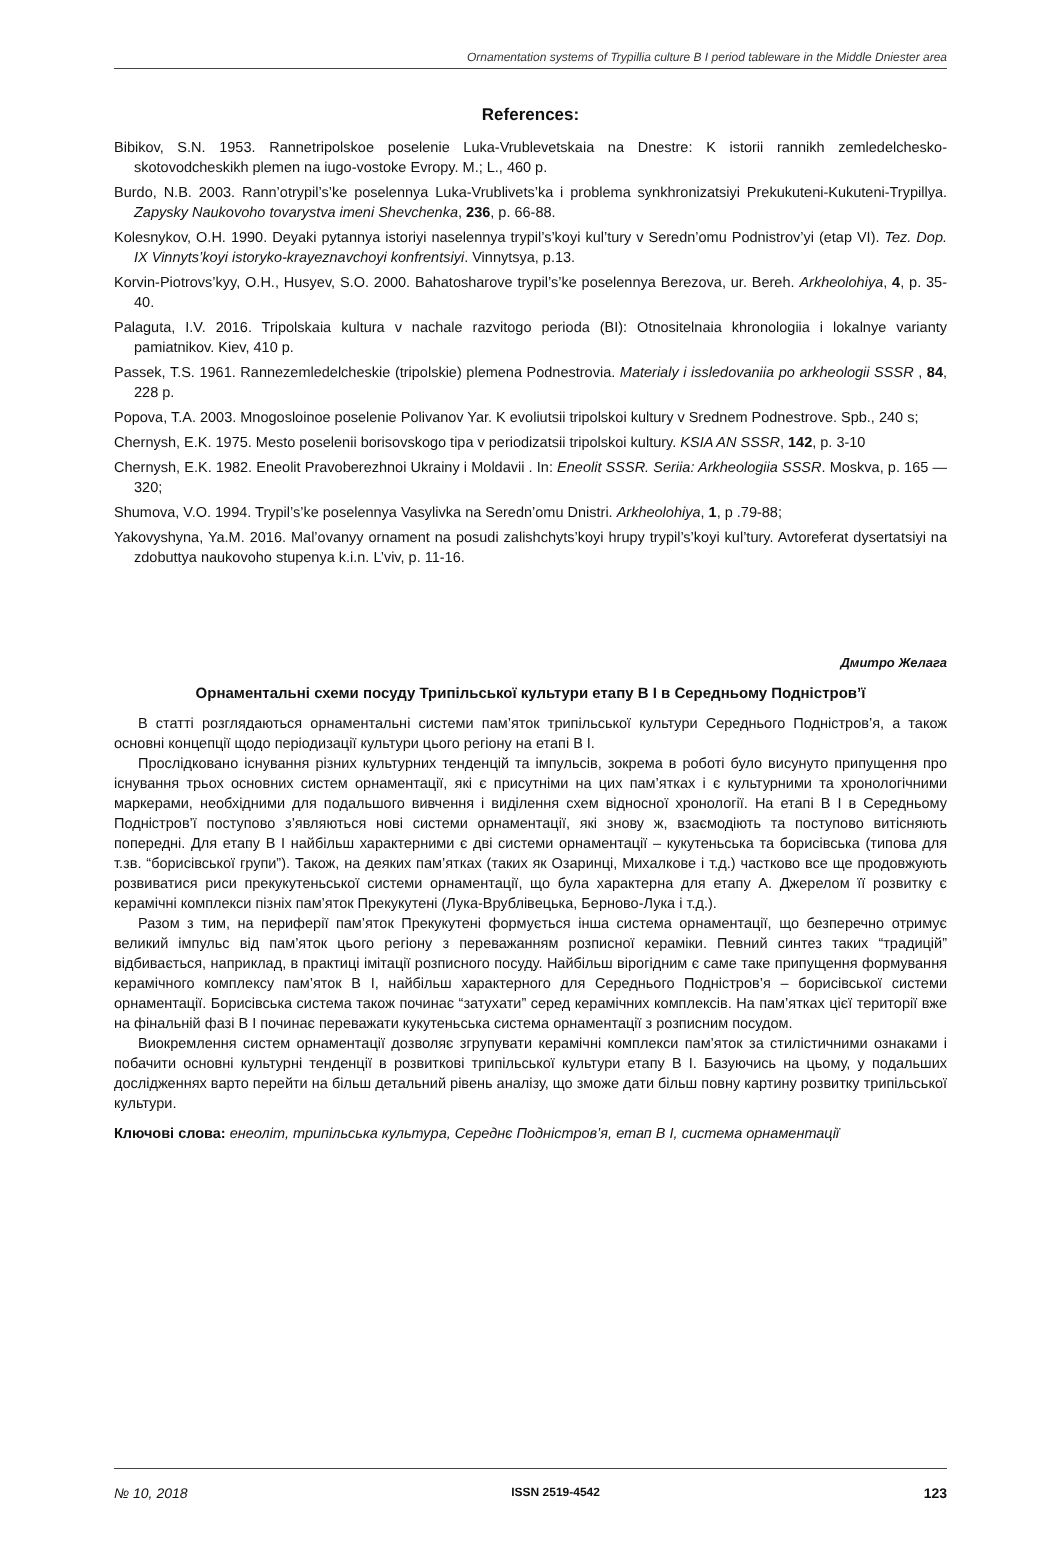Ornamentation systems of Trypillia culture B I period tableware in the Middle Dniester area
References:
Bibikov, S.N. 1953. Rannetripolskoe poselenie Luka-Vrublevetskaia na Dnestre: K istorii rannikh zemledelchesko-skotovodcheskikh plemen na iugo-vostoke Evropy. M.; L., 460 p.
Burdo, N.B. 2003. Rann’otrypil’s’ke poselennya Luka-Vrublivets’ka i problema synkhronizatsiyi Prekukuteni-Kukuteni-Trypillya. Zapysky Naukovoho tovarystva imeni Shevchenka, 236, p. 66-88.
Kolesnykov, O.H. 1990. Deyaki pytannya istoriyi naselennya trypil’s’koyi kul’tury v Seredn’omu Podnistrov’yi (etap VI). Tez. Dop. IX Vinnyts’koyi istoryko-krayeznavchoyi konfrentsiyi. Vinnytsya, p.13.
Korvin-Piotrovs’kyy, O.H., Husyev, S.O. 2000. Bahatosharove trypil’s’ke poselennya Berezova, ur. Bereh. Arkheolohiya, 4, p. 35-40.
Palaguta, I.V. 2016. Tripolskaia kultura v nachale razvitogo perioda (BI): Otnositelnaia khronologiia i lokalnye varianty pamiatnikov. Kiev, 410 p.
Passek, T.S. 1961. Rannezemledelcheskie (tripolskie) plemena Podnestrovia. Materialy i issledovaniia po arkheologii SSSR , 84, 228 p.
Popova, T.A. 2003. Mnogosloinoe poselenie Polivanov Yar. K evoliutsii tripolskoi kultury v Srednem Podnestrove. Spb., 240 s;
Chernysh, E.K. 1975. Mesto poselenii borisovskogo tipa v periodizatsii tripolskoi kultury. KSIA AN SSSR, 142, p. 3-10
Chernysh, E.K. 1982. Eneolit Pravoberezhnoi Ukrainy i Moldavii . In: Eneolit SSSR. Seriia: Arkheologiia SSSR. Moskva, p. 165 — 320;
Shumova, V.O. 1994. Trypil’s’ke poselennya Vasylivka na Seredn’omu Dnistri. Arkheolohiya, 1, p .79-88;
Yakovyshyna, Ya.M. 2016. Mal’ovanyy ornament na posudi zalishchyts’koyi hrupy trypil’s’koyi kul’tury. Avtoreferat dysertatsiyi na zdobuttya naukovoho stupenya k.i.n. L’viv, p. 11-16.
Дмитро Желага
Орнаментальні схеми посуду Трипільської культури етапу В І в Середньому Подністров’ї
В статті розглядаються орнаментальні системи пам’яток трипільської культури Середнього Подністров’я, а також основні концепції щодо періодизації культури цього регіону на етапі В І.
Прослідковано існування різних культурних тенденцій та імпульсів, зокрема в роботі було висунуто припущення про існування трьох основних систем орнаментації, які є присутніми на цих пам’ятках і є культурними та хронологічними маркерами, необхідними для подальшого вивчення і виділення схем відносної хронології. На етапі В І в Середньому Подністров’ї поступово з’являються нові системи орнаментації, які знову ж, взаємодіють та поступово витісняють попередні. Для етапу В І найбільш характерними є дві системи орнаментації – кукутеньська та борисівська (типова для т.зв. “борисівської групи”). Також, на деяких пам’ятках (таких як Озаринці, Михалкове і т.д.) частково все ще продовжують розвиватися риси прекукутеньської системи орнаментації, що була характерна для етапу А. Джерелом її розвитку є керамічні комплекси пізніх пам’яток Прекукутені (Лука-Врублівецька, Берново-Лука і т.д.).
Разом з тим, на периферії пам’яток Прекукутені формується інша система орнаментації, що безперечно отримує великий імпульс від пам’яток цього регіону з переважанням розписної кераміки. Певний синтез таких “традицій” відбивається, наприклад, в практиці імітації розписного посуду. Найбільш вірогідним є саме таке припущення формування керамічного комплексу пам’яток В І, найбільш характерного для Середнього Подністров’я – борисівської системи орнаментації. Борисівська система також починає “затухати” серед керамічних комплексів. На пам’ятках цієї території вже на фінальній фазі В І починає переважати кукутеньська система орнаментації з розписним посудом.
Виокремлення систем орнаментації дозволяє згрупувати керамічні комплекси пам’яток за стилістичними ознаками і побачити основні культурні тенденції в розвиткові трипільської культури етапу В І. Базуючись на цьому, у подальших дослідженнях варто перейти на більш детальний рівень аналізу, що зможе дати більш повну картину розвитку трипільської культури.
Ключові слова: енеоліт, трипільська культура, Середнє Подністров’я, етап В І, система орнаментації
№ 10, 2018 ISSN 2519-4542 123